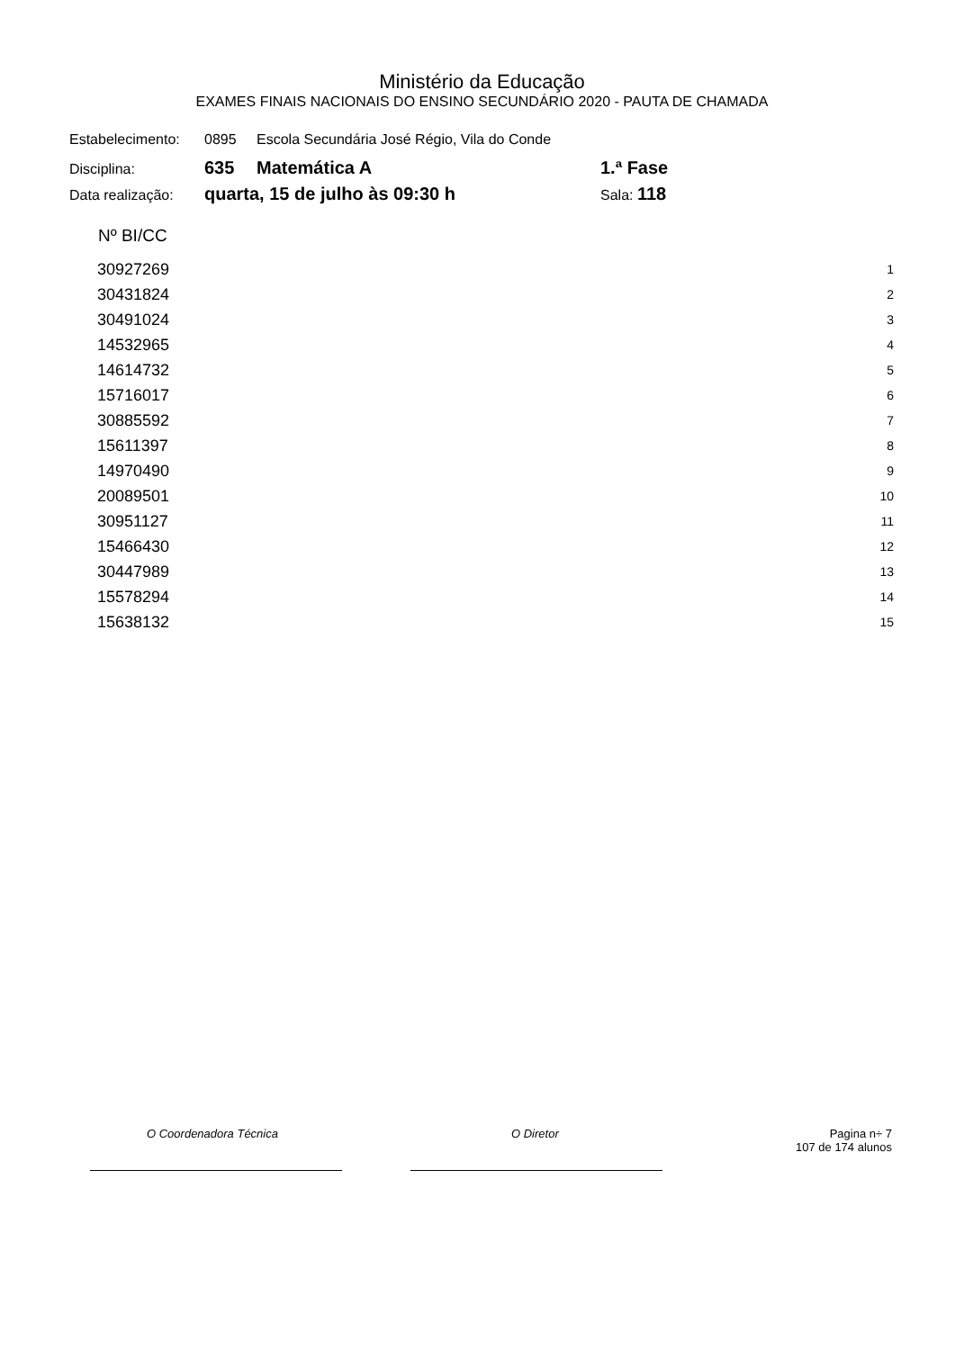Ministério da Educação
EXAMES FINAIS NACIONAIS DO ENSINO SECUNDÁRIO 2020 - PAUTA DE CHAMADA
Estabelecimento: 0895 Escola Secundária José Régio, Vila do Conde
Disciplina: 635 Matemática A 1.ª Fase
Data realização: quarta, 15 de julho às 09:30 h Sala: 118
| Nº BI/CC | |
| --- | --- |
| 30927269 | 1 |
| 30431824 | 2 |
| 30491024 | 3 |
| 14532965 | 4 |
| 14614732 | 5 |
| 15716017 | 6 |
| 30885592 | 7 |
| 15611397 | 8 |
| 14970490 | 9 |
| 20089501 | 10 |
| 30951127 | 11 |
| 15466430 | 12 |
| 30447989 | 13 |
| 15578294 | 14 |
| 15638132 | 15 |
O Coordenadora Técnica O Diretor Pagina n÷ 7
107 de 174 alunos